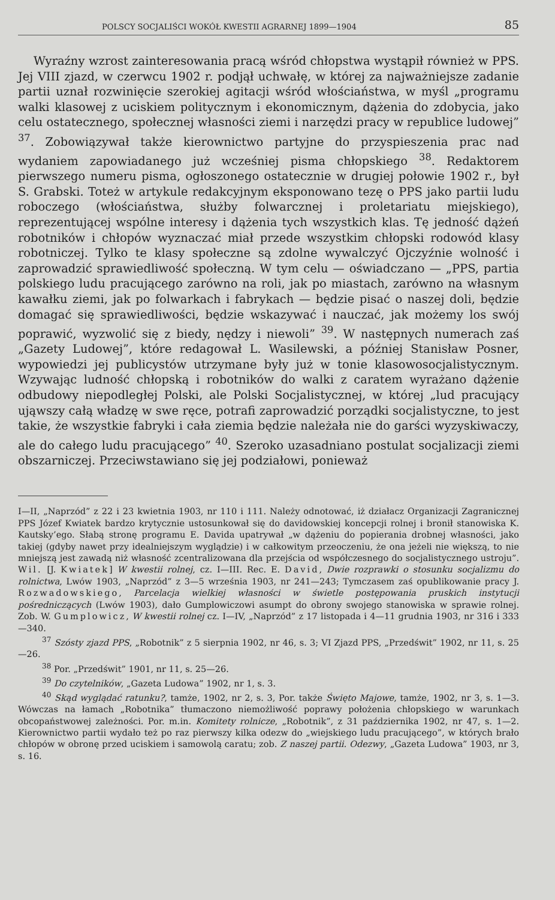POLSCY SOCJALIŚCI WOKÓŁ KWESTII AGRARNEJ 1899—1904 85
Wyraźny wzrost zainteresowania pracą wśród chłopstwa wystąpił również w PPS. Jej VIII zjazd, w czerwcu 1902 r. podjął uchwałę, w której za najważniejsze zadanie partii uznał rozwinięcie szerokiej agitacji wśród włościaństwa, w myśl „programu walki klasowej z uciskiem politycznym i ekonomicznym, dążenia do zdobycia, jako celu ostatecznego, społecznej własności ziemi i narzędzi pracy w republice ludowej” <sup>37</sup>. Zobowiązywał także kierownictwo partyjne do przyspieszenia prac nad wydaniem zapowiadanego już wcześniej pisma chłopskiego <sup>38</sup>. Redaktorem pierwszego numeru pisma, ogłoszonego ostatecznie w drugiej połowie 1902 r., był S. Grabski. Toteż w artykule redakcyjnym eksponowano tezę o PPS jako partii ludu roboczego (włościaństwa, służby folwarcznej i proletariatu miejskiego), reprezentującej wspólne interesy i dążenia tych wszystkich klas. Tę jedność dążeń robotników i chłopów wyznaczać miał przede wszystkim chłopski rodowód klasy robotniczej. Tylko te klasy społeczne są zdolne wywalczyć Ojczyźnie wolność i zaprowadzić sprawiedliwość społeczną. W tym celu — oświadczano — „PPS, partia polskiego ludu pracującego zarówno na roli, jak po miastach, zarówno na własnym kawałku ziemi, jak po folwarkach i fabrykach — będzie pisać o naszej doli, będzie domagać się sprawiedliwości, będzie wskazywać i nauczać, jak możemy los swój poprawić, wyzwolić się z biedy, nędzy i niewoli” <sup>39</sup>. W następnych numerach zaś „Gazety Ludowej”, które redagował L. Wasilewski, a później Stanisław Posner, wypowiedzi jej publicystów utrzymane były już w tonie klasowosocjalistycznym. Wzywając ludność chłopską i robotników do walki z caratem wyrażano dążenie odbudowy niepodległej Polski, ale Polski Socjalistycznej, w której „lud pracujący ująwszy całą władzę w swe ręce, potrafi zaprowadzić porządki socjalistyczne, to jest takie, że wszystkie fabryki i cała ziemia będzie należała nie do garści wyzyskiwaczy, ale do całego ludu pracującego” <sup>40</sup>. Szeroko uzasadniano postulat socjalizacji ziemi obszarniczej. Przeciwstawiano się jej podziałowi, ponieważ
I—II, „Naprzód” z 22 i 23 kwietnia 1903, nr 110 i 111. Należy odnotować, iż działacz Organizacji Zagranicznej PPS Józef Kwiatek bardzo krytycznie ustosunkował się do davidowskiej koncepcji rolnej i bronił stanowiska K. Kautsky’ego. Słabą stronę programu E. Davida upatrywał „w dążeniu do popierania drobnej własności, jako takiej (gdyby nawet przy idealniejszym wyglądzie) i w całkowitym przeoczeniu, że ona jeżeli nie większą, to nie mniejszą jest zawadą niż własność zcentralizowana dla przejścia od współczesnego do socjalistycznego ustroju”. Wil. [J. Kwiatek] W kwestii rolnej, cz. I—III. Rec. E. David, Dwie rozprawki o stosunku socjalizmu do rolnictwa, Lwów 1903, „Naprzód” z 3—5 września 1903, nr 241—243; Tymczasem zaś opublikowanie pracy J. Rozwadowskiego, Parcelacja wielkiej własności w świetle postępowania pruskich instytucji pośredniczących (Lwów 1903), dało Gumplowiczowi asumpt do obrony swojego stanowiska w sprawie rolnej. Zob. W. Gumplowicz, W kwestii rolnej cz. I—IV, „Naprzód” z 17 listopada i 4—11 grudnia 1903, nr 316 i 333—340.
<sup>37</sup> Szósty zjazd PPS, „Robotnik” z 5 sierpnia 1902, nr 46, s. 3; VI Zjazd PPS, „Przedświt” 1902, nr 11, s. 25—26.
<sup>38</sup> Por. „Przedświt” 1901, nr 11, s. 25—26.
<sup>39</sup> Do czytelników, „Gazeta Ludowa” 1902, nr 1, s. 3.
<sup>40</sup> Skąd wyglądać ratunku?, tamże, 1902, nr 2, s. 3, Por. także Święto Majowe, tamże, 1902, nr 3, s. 1—3. Wówczas na łamach „Robotnika” tłumaczono niemożliwość poprawy położenia chłopskiego w warunkach obcopaństwowej zależności. Por. m.in. Komitety rolnicze, „Robotnik”, z 31 października 1902, nr 47, s. 1—2. Kierownictwo partii wydało też po raz pierwszy kilka odezw do „wiejskiego ludu pracującego”, w których brało chłopów w obronę przed uciskiem i samowolą caratu; zob. Z naszej partii. Odezwy, „Gazeta Ludowa” 1903, nr 3, s. 16.